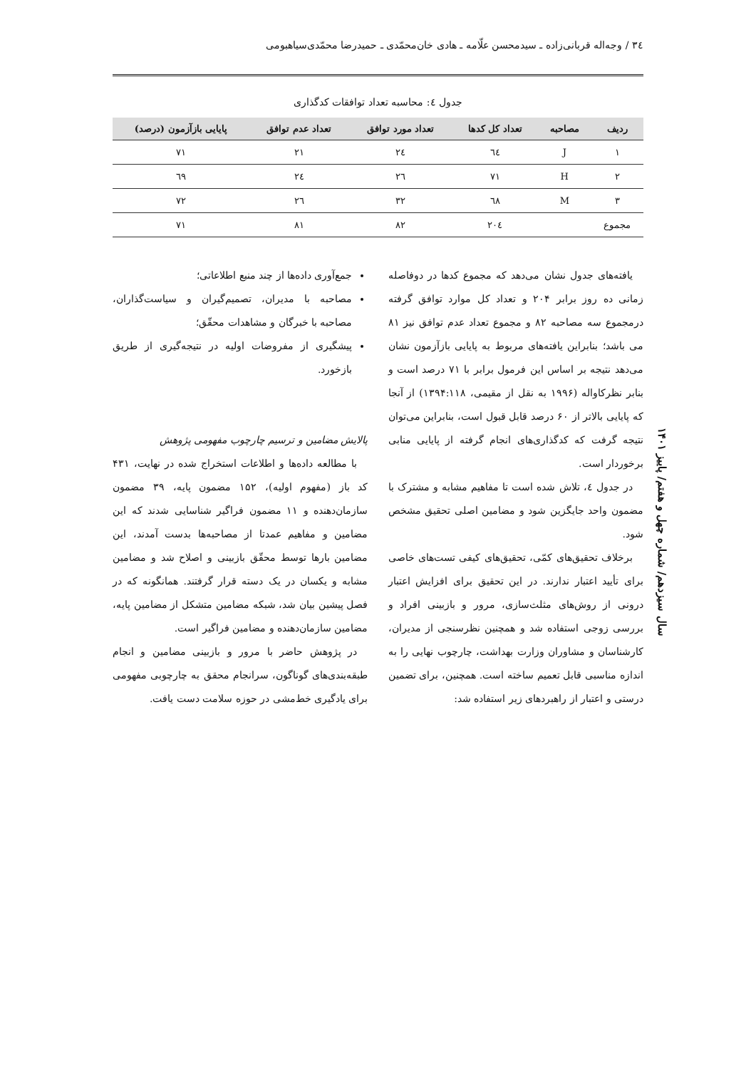٣٤ / وجه‌اله قربانی‌زاده ـ سیدمحسن علّامه ـ هادی خان‌محمّدی ـ حمیدرضا محمّدی‌سیاهبومی
جدول ٤: محاسبه تعداد توافقات کدگذاری
| ردیف | مصاحبه | تعداد کل کدها | تعداد مورد توافق | تعداد عدم توافق | پایایی بازآزمون (درصد) |
| --- | --- | --- | --- | --- | --- |
| ١ | J | ٦٤ | ٢٤ | ٢١ | ٧١ |
| ٢ | H | ٧١ | ٢٦ | ٢٤ | ٦٩ |
| ٣ | M | ٦٨ | ٣٢ | ٢٦ | ٧٢ |
| مجموع | | ٢٠٤ | ٨٢ | ٨١ | ٧١ |
یافته‌های جدول نشان می‌دهد که مجموع کدها در دوفاصله زمانی ده روز برابر ۲۰۴ و تعداد کل موارد توافق گرفته درمجموع سه مصاحبه ۸۲ و مجموع تعداد عدم توافق نیز ۸۱ می باشد؛ بنابراین یافته‌های مربوط به پایایی بازآزمون نشان می‌دهد نتیجه بر اساس این فرمول برابر با ۷۱ درصد است و بنابر نظرکاواله (۱۹۹۶ به نقل از مقیمی، ۱۳۹۴:۱۱۸) از آنجا که پایایی بالاتر از ۶۰ درصد قابل قبول است، بنابراین می‌توان نتیجه گرفت که کدگذاری‌های انجام گرفته از پایایی منابی برخوردار است.
در جدول ٤، تلاش شده است تا مفاهیم مشابه و مشترک با مضمون واحد جایگزین شود و مضامین اصلی تحقیق مشخص شود.
برخلاف تحقیق‌های کمّی، تحقیق‌های کیفی تست‌های خاصی برای تأیید اعتبار ندارند. در این تحقیق برای افزایش اعتبار درونی از روش‌های مثلث‌سازی، مرور و بازبینی افراد و بررسی زوجی استفاده شد و همچنین نظرسنجی از مدیران، کارشناسان و مشاوران وزارت بهداشت، چارچوب نهایی را به اندازه مناسبی قابل تعمیم ساخته است. همچنین، برای تضمین درستی و اعتبار از راهبردهای زیر استفاده شد:
جمع‌آوری داده‌ها از چند منبع اطلاعاتی؛
مصاحبه با مدیران، تصمیم‌گیران و سیاست‌گذاران، مصاحبه با خبرگان و مشاهدات محقّق؛
پیشگیری از مفروضات اولیه در نتیجه‌گیری از طریق بازخورد.
پالایش مضامین و ترسیم چارچوب مفهومی پژوهش
با مطالعه داده‌ها و اطلاعات استخراج شده در نهایت، ۴۳۱ کد باز (مفهوم اولیه)، ۱۵۲ مضمون پایه، ۳۹ مضمون سازمان‌دهنده و ۱۱ مضمون فراگیر شناسایی شدند که این مضامین و مفاهیم عمدتا از مصاحبه‌ها بدست آمدند، این مضامین بارها توسط محقّق بازبینی و اصلاح شد و مضامین مشابه و یکسان در یک دسته قرار گرفتند. همانگونه که در فصل پیشین بیان شد، شبکه مضامین متشکل از مضامین پایه، مضامین سازمان‌دهنده و مضامین فراگیر است.
در پژوهش حاضر با مرور و بازبینی مضامین و انجام طبقه‌بندی‌های گوناگون، سرانجام محقق به چارچوبی مفهومی برای یادگیری خط‌مشی در حوزه سلامت دست یافت.
سال سیزدهم/ شماره چهل و هفتم/ پاییز ۱۴۰۱